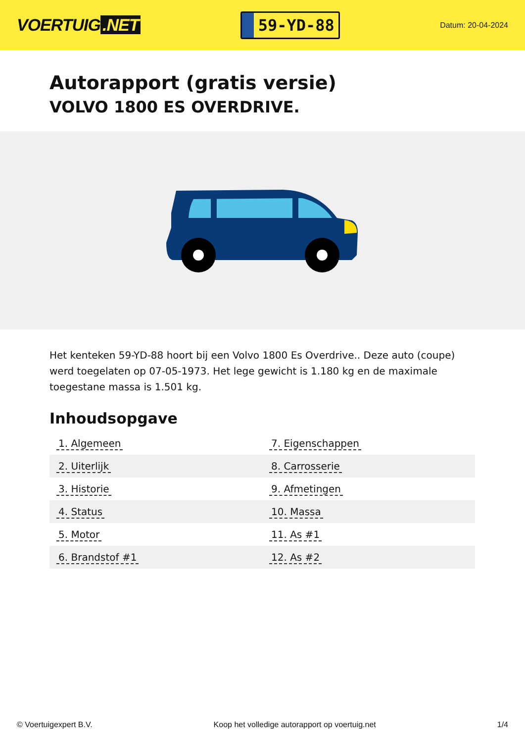VOERTUIG.NET
59-YD-88
Datum: 20-04-2024
Autorapport (gratis versie)
VOLVO 1800 ES OVERDRIVE.
Het kenteken 59-YD-88 hoort bij een Volvo 1800 Es Overdrive.. Deze auto (coupe) werd toegelaten op 07-05-1973. Het lege gewicht is 1.180 kg en de maximale toegestane massa is 1.501 kg.
Inhoudsopgave
| 1. Algemeen | 7. Eigenschappen |
| 2. Uiterlijk | 8. Carrosserie |
| 3. Historie | 9. Afmetingen |
| 4. Status | 10. Massa |
| 5. Motor | 11. As #1 |
| 6. Brandstof #1 | 12. As #2 |
© Voertuigexpert B.V. Koop het volledige autorapport op voertuig.net 1/4